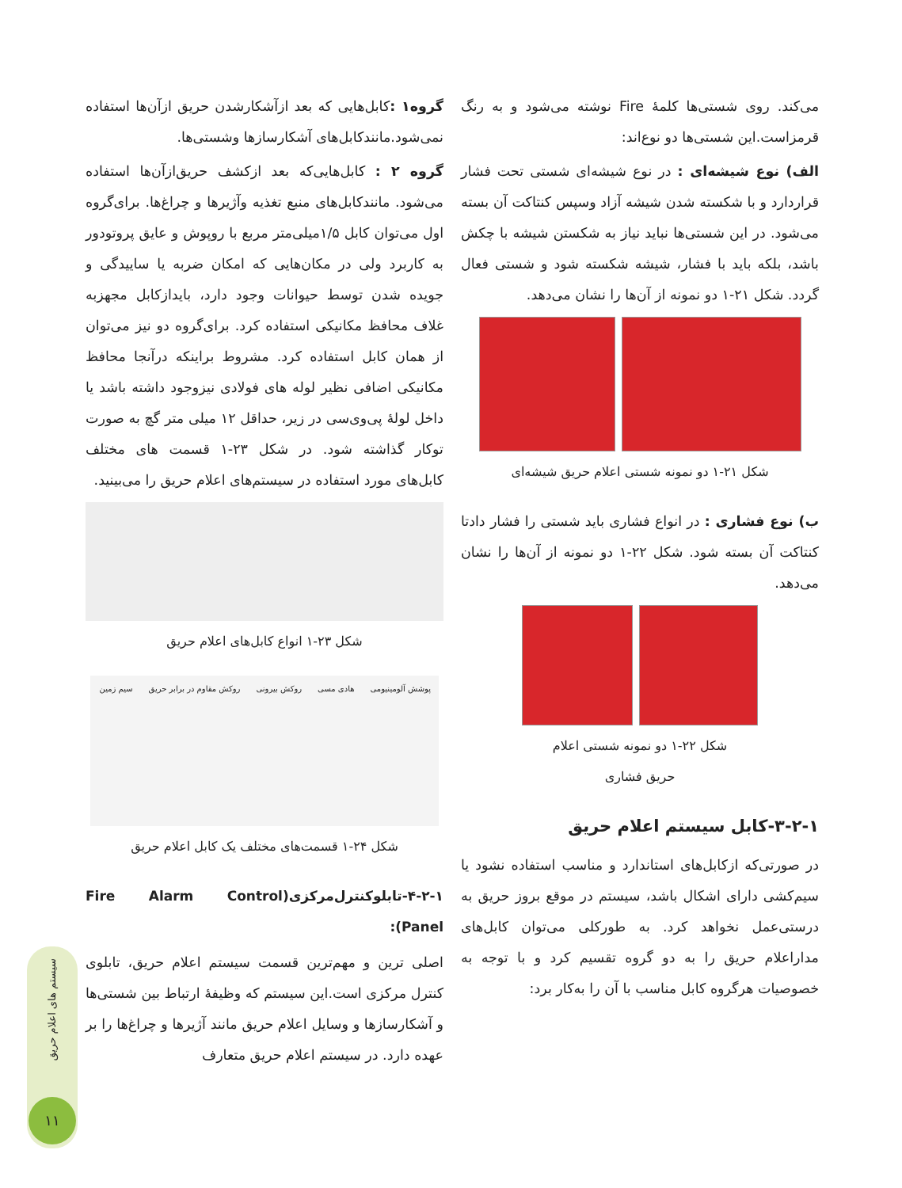می‌کند. روی شستی‌ها کلمهٔ Fire نوشته می‌شود و به رنگ قرمزاست.این شستی‌ها دو نوع‌اند:
الف) نوع شیشه‌ای : در نوع شیشه‌ای شستی تحت فشار قراردارد و با شکسته شدن شیشه آزاد وسپس کنتاکت آن بسته می‌شود. در این شستی‌ها نباید نیاز به شکستن شیشه با چکش باشد، بلکه باید با فشار، شیشه شکسته شود و شستی فعال گردد. شکل ۲۱-۱ دو نمونه از آن‌ها را نشان می‌دهد.
شکل ۲۱-۱ دو نمونه شستی اعلام حریق شیشه‌ای
ب) نوع فشاری : در انواع فشاری باید شستی را فشار دادتا کنتاکت آن بسته شود. شکل ۲۲-۱ دو نمونه از آن‌ها را نشان می‌دهد.
شکل ۲۲-۱ دو نمونه شستی اعلام
حریق فشاری
۳-۲-۱-کابل سیستم اعلام حریق
در صورتی‌که ازکابل‌های استاندارد و مناسب استفاده نشود یا سیم‌کشی دارای اشکال باشد، سیستم در موقع بروز حریق به درستی‌عمل نخواهد کرد. به طورکلی می‌توان کابل‌های مداراعلام حریق را به دو گروه تقسیم کرد و با توجه به خصوصیات هرگروه کابل مناسب با آن را به‌کار برد:
گروه۱ : کابل‌هایی که بعد ازآشکارشدن حریق ازآن‌ها استفاده نمی‌شود.مانندکابل‌های آشکارسازها وشستی‌ها.
گروه ۲ : کابل‌هایی‌که بعد ازکشف حریق‌ازآن‌ها استفاده می‌شود. مانندکابل‌های منبع تغذیه وآژیرها و چراغ‌ها. برای‌گروه اول می‌توان کابل ۱/۵میلی‌متر مربع با روپوش و عایق پروتودور به کاربرد ولی در مکان‌هایی که امکان ضربه یا ساییدگی و جویده شدن توسط حیوانات وجود دارد، بایدازکابل مجهزبه غلاف محافظ مکانیکی استفاده کرد. برای‌گروه دو نیز می‌توان از همان کابل استفاده کرد. مشروط براینکه درآنجا محافظ مکانیکی اضافی نظیر لوله های فولادی نیزوجود داشته باشد یا داخل لولهٔ پی‌وی‌سی در زیر، حداقل ۱۲ میلی متر گچ به صورت توکار گذاشته شود. در شکل ۲۳-۱ قسمت های مختلف کابل‌های مورد استفاده در سیستم‌های اعلام حریق را می‌بینید.
شکل ۲۳-۱ انواع کابل‌های اعلام حریق
پوشش آلومینیومی هادی مسی روکش بیرونی روکش مقاوم در برابر حریق سیم زمین
شکل ۲۴-۱ قسمت‌های مختلف یک کابل اعلام حریق
۴-۲-۱-تابلوکنترل‌مرکزی(Fire Alarm Control Panel):
اصلی ترین و مهم‌ترین قسمت سیستم اعلام حریق، تابلوی کنترل مرکزی است.این سیستم که وظیفهٔ ارتباط بین شستی‌ها و آشکارسازها و وسایل اعلام حریق مانند آژیرها و چراغ‌ها را بر عهده دارد. در سیستم اعلام حریق متعارف
سیستم های اعلام حریق
۱۱